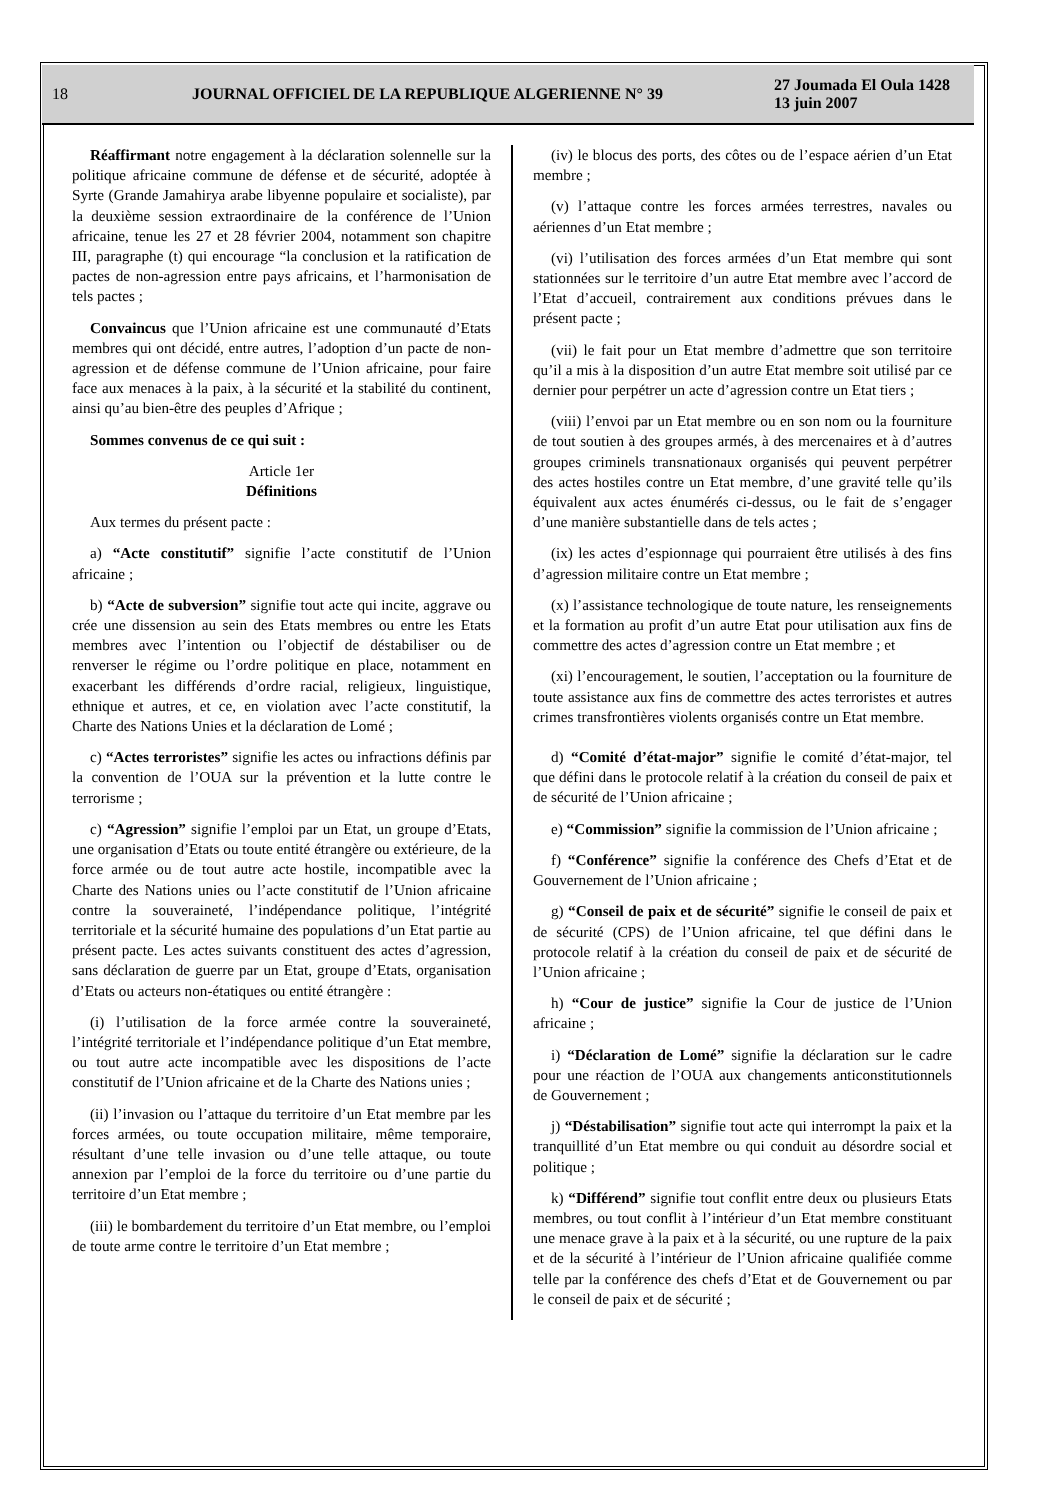18 JOURNAL OFFICIEL DE LA REPUBLIQUE ALGERIENNE N° 39 27 Joumada El Oula 1428
13 juin 2007
Réaffirmant notre engagement à la déclaration solennelle sur la politique africaine commune de défense et de sécurité, adoptée à Syrte (Grande Jamahirya arabe libyenne populaire et socialiste), par la deuxième session extraordinaire de la conférence de l’Union africaine, tenue les 27 et 28 février 2004, notamment son chapitre III, paragraphe (t) qui encourage “la conclusion et la ratification de pactes de non-agression entre pays africains, et l’harmonisation de tels pactes ;
Convaincus que l’Union africaine est une communauté d’Etats membres qui ont décidé, entre autres, l’adoption d’un pacte de non-agression et de défense commune de l’Union africaine, pour faire face aux menaces à la paix, à la sécurité et la stabilité du continent, ainsi qu’au bien-être des peuples d’Afrique ;
Sommes convenus de ce qui suit :
Article 1er
Définitions
Aux termes du présent pacte :
a) “Acte constitutif” signifie l’acte constitutif de l’Union africaine ;
b) “Acte de subversion” signifie tout acte qui incite, aggrave ou crée une dissension au sein des Etats membres ou entre les Etats membres avec l’intention ou l’objectif de déstabiliser ou de renverser le régime ou l’ordre politique en place, notamment en exacerbant les différends d’ordre racial, religieux, linguistique, ethnique et autres, et ce, en violation avec l’acte constitutif, la Charte des Nations Unies et la déclaration de Lomé ;
c) “Actes terroristes” signifie les actes ou infractions définis par la convention de l’OUA sur la prévention et la lutte contre le terrorisme ;
c) “Agression” signifie l’emploi par un Etat, un groupe d’Etats, une organisation d’Etats ou toute entité étrangère ou extérieure, de la force armée ou de tout autre acte hostile, incompatible avec la Charte des Nations unies ou l’acte constitutif de l’Union africaine contre la souveraineté, l’indépendance politique, l’intégrité territoriale et la sécurité humaine des populations d’un Etat partie au présent pacte. Les actes suivants constituent des actes d’agression, sans déclaration de guerre par un Etat, groupe d’Etats, organisation d’Etats ou acteurs non-étatiques ou entité étrangère :
(i) l’utilisation de la force armée contre la souveraineté, l’intégrité territoriale et l’indépendance politique d’un Etat membre, ou tout autre acte incompatible avec les dispositions de l’acte constitutif de l’Union africaine et de la Charte des Nations unies ;
(ii) l’invasion ou l’attaque du territoire d’un Etat membre par les forces armées, ou toute occupation militaire, même temporaire, résultant d’une telle invasion ou d’une telle attaque, ou toute annexion par l’emploi de la force du territoire ou d’une partie du territoire d’un Etat membre ;
(iii) le bombardement du territoire d’un Etat membre, ou l’emploi de toute arme contre le territoire d’un Etat membre ;
(iv) le blocus des ports, des côtes ou de l’espace aérien d’un Etat membre ;
(v) l’attaque contre les forces armées terrestres, navales ou aériennes d’un Etat membre ;
(vi) l’utilisation des forces armées d’un Etat membre qui sont stationnées sur le territoire d’un autre Etat membre avec l’accord de l’Etat d’accueil, contrairement aux conditions prévues dans le présent pacte ;
(vii) le fait pour un Etat membre d’admettre que son territoire qu’il a mis à la disposition d’un autre Etat membre soit utilisé par ce dernier pour perpétrer un acte d’agression contre un Etat tiers ;
(viii) l’envoi par un Etat membre ou en son nom ou la fourniture de tout soutien à des groupes armés, à des mercenaires et à d’autres groupes criminels transnationaux organisés qui peuvent perpétrer des actes hostiles contre un Etat membre, d’une gravité telle qu’ils équivalent aux actes énumérés ci-dessus, ou le fait de s’engager d’une manière substantielle dans de tels actes ;
(ix) les actes d’espionnage qui pourraient être utilisés à des fins d’agression militaire contre un Etat membre ;
(x) l’assistance technologique de toute nature, les renseignements et la formation au profit d’un autre Etat pour utilisation aux fins de commettre des actes d’agression contre un Etat membre ; et
(xi) l’encouragement, le soutien, l’acceptation ou la fourniture de toute assistance aux fins de commettre des actes terroristes et autres crimes transfrontières violents organisés contre un Etat membre.
d) “Comité d’état-major” signifie le comité d’état-major, tel que défini dans le protocole relatif à la création du conseil de paix et de sécurité de l’Union africaine ;
e) “Commission” signifie la commission de l’Union africaine ;
f) “Conférence” signifie la conférence des Chefs d’Etat et de Gouvernement de l’Union africaine ;
g) “Conseil de paix et de sécurité” signifie le conseil de paix et de sécurité (CPS) de l’Union africaine, tel que défini dans le protocole relatif à la création du conseil de paix et de sécurité de l’Union africaine ;
h) “Cour de justice” signifie la Cour de justice de l’Union africaine ;
i) “Déclaration de Lomé” signifie la déclaration sur le cadre pour une réaction de l’OUA aux changements anticonstitutionnels de Gouvernement ;
j) “Déstabilisation” signifie tout acte qui interrompt la paix et la tranquillité d’un Etat membre ou qui conduit au désordre social et politique ;
k) “Différend” signifie tout conflit entre deux ou plusieurs Etats membres, ou tout conflit à l’intérieur d’un Etat membre constituant une menace grave à la paix et à la sécurité, ou une rupture de la paix et de la sécurité à l’intérieur de l’Union africaine qualifiée comme telle par la conférence des chefs d’Etat et de Gouvernement ou par le conseil de paix et de sécurité ;